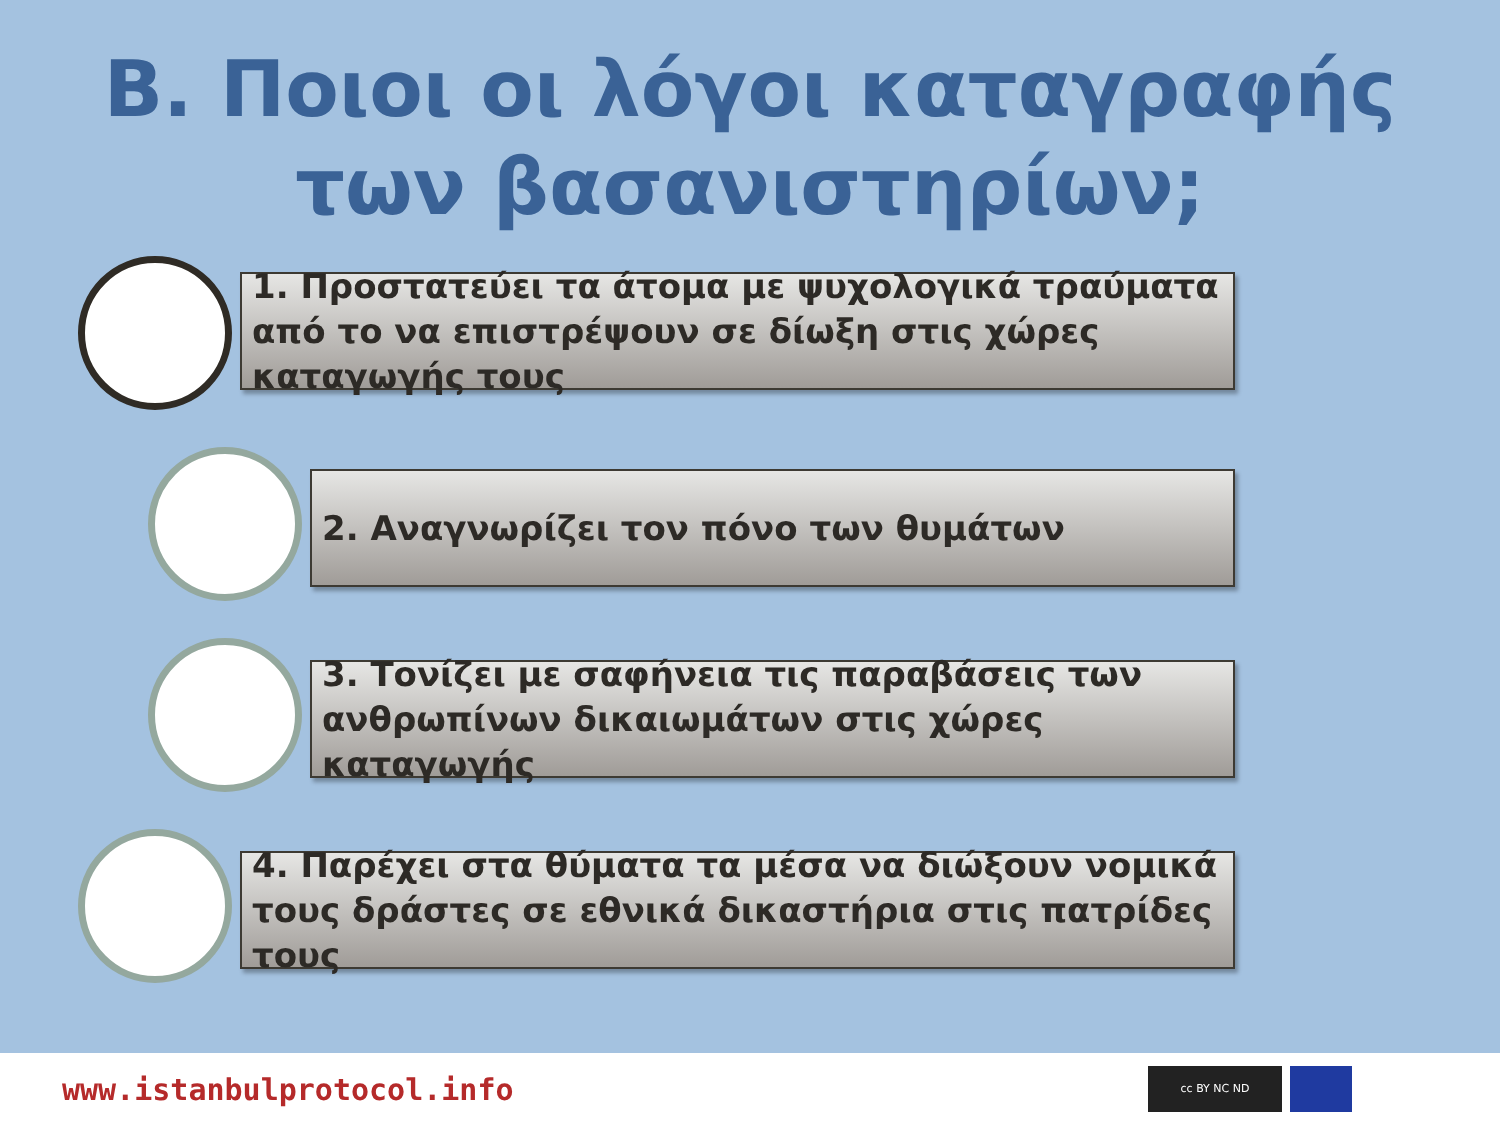Β. Ποιοι οι λόγοι καταγραφής
των βασανιστηρίων;
1. Προστατεύει τα άτομα με ψυχολογικά τραύματα από το να επιστρέψουν σε δίωξη στις χώρες καταγωγής τους
2. Αναγνωρίζει τον πόνο των θυμάτων
3. Τονίζει με σαφήνεια τις παραβάσεις των ανθρωπίνων δικαιωμάτων στις χώρες καταγωγής
4. Παρέχει στα θύματα τα μέσα να διώξουν νομικά τους δράστες σε εθνικά δικαστήρια στις πατρίδες τους
www.istanbulprotocol.info
cc BY NC ND